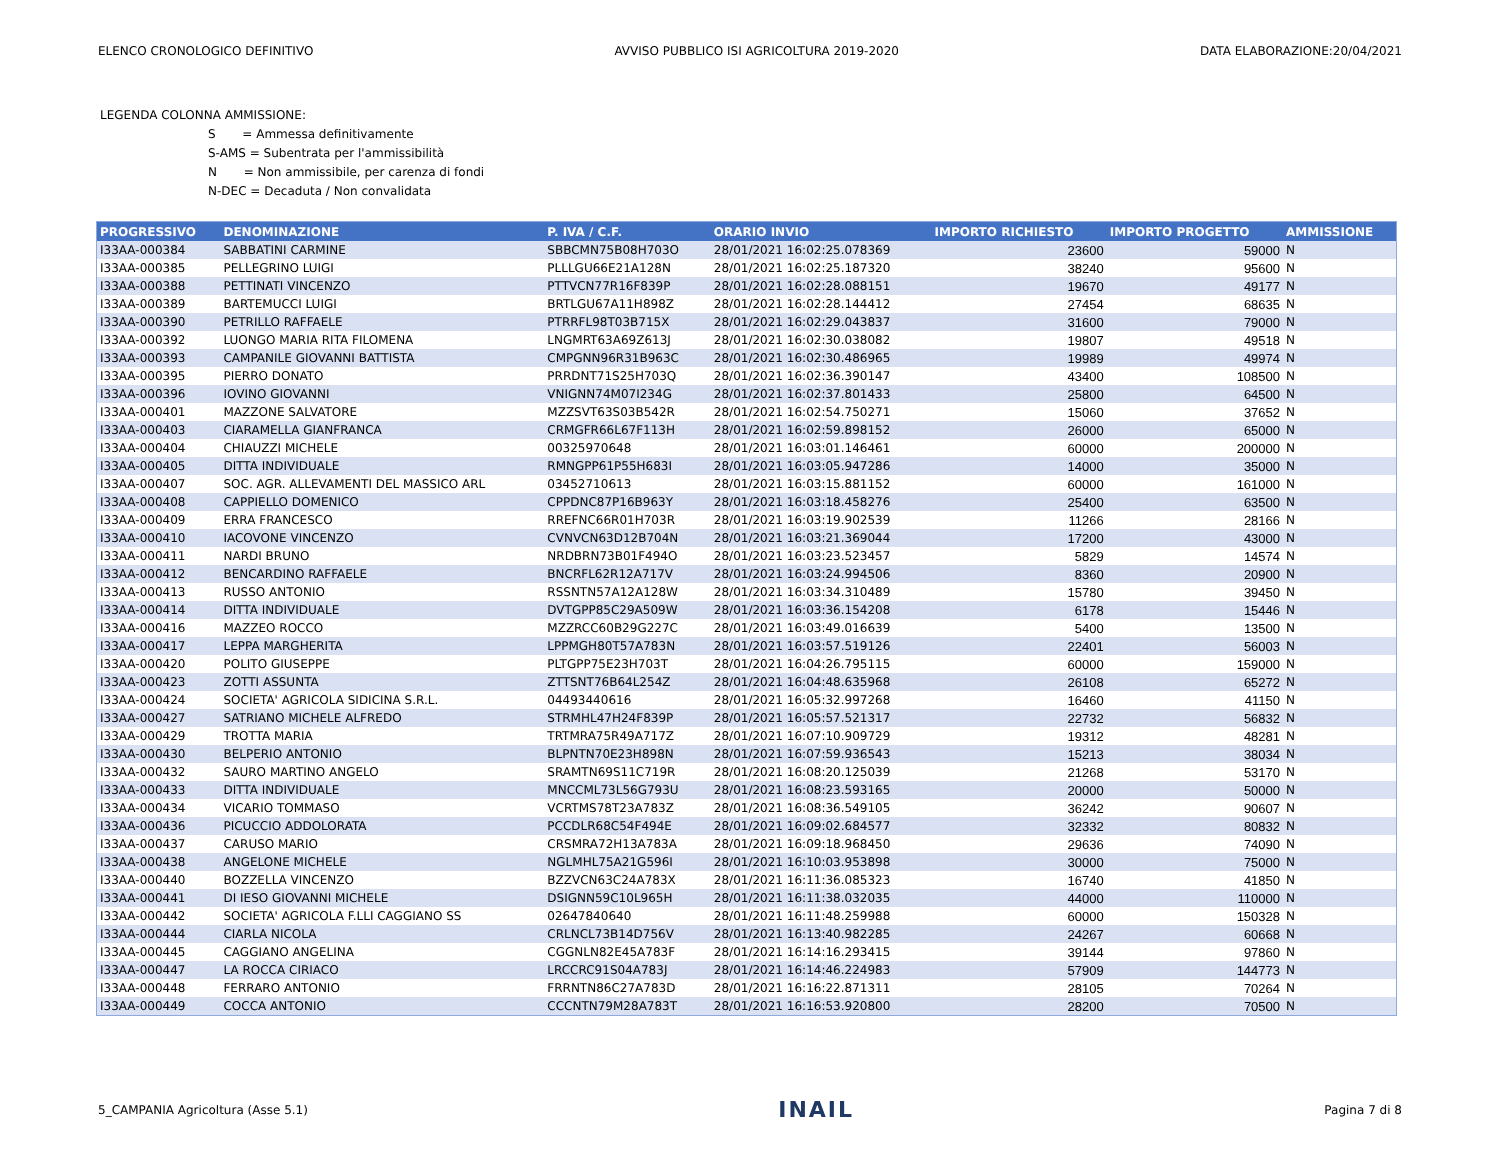ELENCO CRONOLOGICO DEFINITIVO AVVISO PUBBLICO ISI AGRICOLTURA 2019-2020 DATA ELABORAZIONE:20/04/2021
LEGENDA COLONNA AMMISSIONE:
S = Ammessa definitivamente
S-AMS = Subentrata per l'ammissibilità
N = Non ammissibile, per carenza di fondi
N-DEC = Decaduta / Non convalidata
| PROGRESSIVO | DENOMINAZIONE | P. IVA / C.F. | ORARIO INVIO | IMPORTO RICHIESTO | IMPORTO PROGETTO | AMMISSIONE |
| --- | --- | --- | --- | --- | --- | --- |
| I33AA-000384 | SABBATINI CARMINE | SBBCMN75B08H703O | 28/01/2021 16:02:25.078369 | 23600 | 59000 | N |
| I33AA-000385 | PELLEGRINO LUIGI | PLLLGU66E21A128N | 28/01/2021 16:02:25.187320 | 38240 | 95600 | N |
| I33AA-000388 | PETTINATI VINCENZO | PTTVCN77R16F839P | 28/01/2021 16:02:28.088151 | 19670 | 49177 | N |
| I33AA-000389 | BARTEMUCCI LUIGI | BRTLGU67A11H898Z | 28/01/2021 16:02:28.144412 | 27454 | 68635 | N |
| I33AA-000390 | PETRILLO RAFFAELE | PTRRFL98T03B715X | 28/01/2021 16:02:29.043837 | 31600 | 79000 | N |
| I33AA-000392 | LUONGO MARIA RITA FILOMENA | LNGMRT63A69Z613J | 28/01/2021 16:02:30.038082 | 19807 | 49518 | N |
| I33AA-000393 | CAMPANILE GIOVANNI BATTISTA | CMPGNN96R31B963C | 28/01/2021 16:02:30.486965 | 19989 | 49974 | N |
| I33AA-000395 | PIERRO DONATO | PRRDNT71S25H703Q | 28/01/2021 16:02:36.390147 | 43400 | 108500 | N |
| I33AA-000396 | IOVINO GIOVANNI | VNIGNN74M07I234G | 28/01/2021 16:02:37.801433 | 25800 | 64500 | N |
| I33AA-000401 | MAZZONE SALVATORE | MZZSVT63S03B542R | 28/01/2021 16:02:54.750271 | 15060 | 37652 | N |
| I33AA-000403 | CIARAMELLA GIANFRANCA | CRMGFR66L67F113H | 28/01/2021 16:02:59.898152 | 26000 | 65000 | N |
| I33AA-000404 | CHIAUZZI MICHELE | 00325970648 | 28/01/2021 16:03:01.146461 | 60000 | 200000 | N |
| I33AA-000405 | DITTA INDIVIDUALE | RMNGPP61P55H683I | 28/01/2021 16:03:05.947286 | 14000 | 35000 | N |
| I33AA-000407 | SOC. AGR. ALLEVAMENTI DEL MASSICO ARL | 03452710613 | 28/01/2021 16:03:15.881152 | 60000 | 161000 | N |
| I33AA-000408 | CAPPIELLO DOMENICO | CPPDNC87P16B963Y | 28/01/2021 16:03:18.458276 | 25400 | 63500 | N |
| I33AA-000409 | ERRA FRANCESCO | RREFNC66R01H703R | 28/01/2021 16:03:19.902539 | 11266 | 28166 | N |
| I33AA-000410 | IACOVONE VINCENZO | CVNVCN63D12B704N | 28/01/2021 16:03:21.369044 | 17200 | 43000 | N |
| I33AA-000411 | NARDI BRUNO | NRDBRN73B01F494O | 28/01/2021 16:03:23.523457 | 5829 | 14574 | N |
| I33AA-000412 | BENCARDINO RAFFAELE | BNCRFL62R12A717V | 28/01/2021 16:03:24.994506 | 8360 | 20900 | N |
| I33AA-000413 | RUSSO ANTONIO | RSSNTN57A12A128W | 28/01/2021 16:03:34.310489 | 15780 | 39450 | N |
| I33AA-000414 | DITTA INDIVIDUALE | DVTGPP85C29A509W | 28/01/2021 16:03:36.154208 | 6178 | 15446 | N |
| I33AA-000416 | MAZZEO ROCCO | MZZRCC60B29G227C | 28/01/2021 16:03:49.016639 | 5400 | 13500 | N |
| I33AA-000417 | LEPPA MARGHERITA | LPPMGH80T57A783N | 28/01/2021 16:03:57.519126 | 22401 | 56003 | N |
| I33AA-000420 | POLITO GIUSEPPE | PLTGPP75E23H703T | 28/01/2021 16:04:26.795115 | 60000 | 159000 | N |
| I33AA-000423 | ZOTTI ASSUNTA | ZTTSNT76B64L254Z | 28/01/2021 16:04:48.635968 | 26108 | 65272 | N |
| I33AA-000424 | SOCIETA' AGRICOLA SIDICINA S.R.L. | 04493440616 | 28/01/2021 16:05:32.997268 | 16460 | 41150 | N |
| I33AA-000427 | SATRIANO MICHELE ALFREDO | STRMHL47H24F839P | 28/01/2021 16:05:57.521317 | 22732 | 56832 | N |
| I33AA-000429 | TROTTA MARIA | TRTMRA75R49A717Z | 28/01/2021 16:07:10.909729 | 19312 | 48281 | N |
| I33AA-000430 | BELPERIO ANTONIO | BLPNTN70E23H898N | 28/01/2021 16:07:59.936543 | 15213 | 38034 | N |
| I33AA-000432 | SAURO MARTINO ANGELO | SRAMTN69S11C719R | 28/01/2021 16:08:20.125039 | 21268 | 53170 | N |
| I33AA-000433 | DITTA INDIVIDUALE | MNCCML73L56G793U | 28/01/2021 16:08:23.593165 | 20000 | 50000 | N |
| I33AA-000434 | VICARIO TOMMASO | VCRTMS78T23A783Z | 28/01/2021 16:08:36.549105 | 36242 | 90607 | N |
| I33AA-000436 | PICUCCIO ADDOLORATA | PCCDLR68C54F494E | 28/01/2021 16:09:02.684577 | 32332 | 80832 | N |
| I33AA-000437 | CARUSO MARIO | CRSMRA72H13A783A | 28/01/2021 16:09:18.968450 | 29636 | 74090 | N |
| I33AA-000438 | ANGELONE MICHELE | NGLMHL75A21G596I | 28/01/2021 16:10:03.953898 | 30000 | 75000 | N |
| I33AA-000440 | BOZZELLA VINCENZO | BZZVCN63C24A783X | 28/01/2021 16:11:36.085323 | 16740 | 41850 | N |
| I33AA-000441 | DI IESO GIOVANNI MICHELE | DSIGNN59C10L965H | 28/01/2021 16:11:38.032035 | 44000 | 110000 | N |
| I33AA-000442 | SOCIETA' AGRICOLA F.LLI CAGGIANO SS | 02647840640 | 28/01/2021 16:11:48.259988 | 60000 | 150328 | N |
| I33AA-000444 | CIARLA NICOLA | CRLNCL73B14D756V | 28/01/2021 16:13:40.982285 | 24267 | 60668 | N |
| I33AA-000445 | CAGGIANO ANGELINA | CGGNLN82E45A783F | 28/01/2021 16:14:16.293415 | 39144 | 97860 | N |
| I33AA-000447 | LA ROCCA CIRIACO | LRCCRC91S04A783J | 28/01/2021 16:14:46.224983 | 57909 | 144773 | N |
| I33AA-000448 | FERRARO ANTONIO | FRRNTN86C27A783D | 28/01/2021 16:16:22.871311 | 28105 | 70264 | N |
| I33AA-000449 | COCCA ANTONIO | CCCNTN79M28A783T | 28/01/2021 16:16:53.920800 | 28200 | 70500 | N |
5_CAMPANIA Agricoltura (Asse 5.1) INAIL Pagina 7 di 8